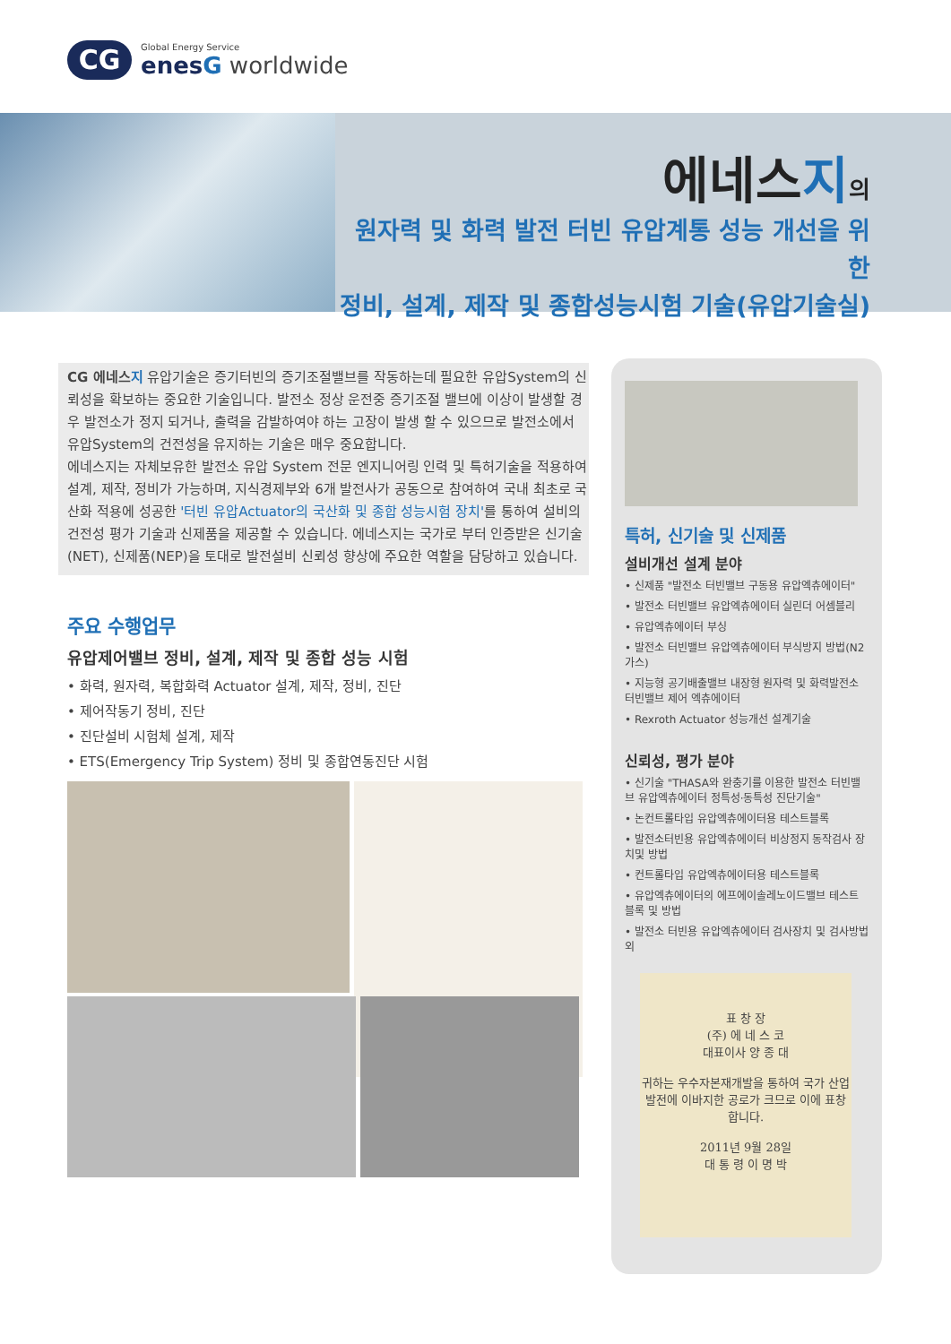CG
Global Energy Service
enesG worldwide
에네스지의
원자력 및 화력 발전 터빈 유압계통 성능 개선을 위한
정비, 설계, 제작 및 종합성능시험 기술(유압기술실)
CG 에네스지 유압기술은 증기터빈의 증기조절밸브를 작동하는데 필요한 유압System의 신뢰성을 확보하는 중요한 기술입니다. 발전소 정상 운전중 증기조절 밸브에 이상이 발생할 경우 발전소가 정지 되거나, 출력을 감발하여야 하는 고장이 발생 할 수 있으므로 발전소에서 유압System의 건전성을 유지하는 기술은 매우 중요합니다.
에네스지는 자체보유한 발전소 유압 System 전문 엔지니어링 인력 및 특허기술을 적용하여 설계, 제작, 정비가 가능하며, 지식경제부와 6개 발전사가 공동으로 참여하여 국내 최초로 국산화 적용에 성공한 '터빈 유압Actuator의 국산화 및 종합 성능시험 장치'를 통하여 설비의 건전성 평가 기술과 신제품을 제공할 수 있습니다. 에네스지는 국가로 부터 인증받은 신기술(NET), 신제품(NEP)을 토대로 발전설비 신뢰성 향상에 주요한 역할을 담당하고 있습니다.
주요 수행업무
유압제어밸브 정비, 설계, 제작 및 종합 성능 시험
• 화력, 원자력, 복합화력 Actuator 설계, 제작, 정비, 진단
• 제어작동기 정비, 진단
• 진단설비 시험체 설계, 제작
• ETS(Emergency Trip System) 정비 및 종합연동진단 시험
특허, 신기술 및 신제품
설비개선 설계 분야
• 신제품 "발전소 터빈밸브 구동용 유압엑츄에이터"
• 발전소 터빈밸브 유압엑츄에이터 실린더 어셈블리
• 유압엑츄에이터 부싱
• 발전소 터빈밸브 유압엑츄에이터 부식방지 방법(N2가스)
• 지능형 공기배출밸브 내장형 원자력 및 화력발전소 터빈밸브 제어 엑츄에이터
• Rexroth Actuator 성능개선 설계기술
신뢰성, 평가 분야
• 신기술 "THASA와 완충기를 이용한 발전소 터빈밸브 유압엑츄에이터 정특성·동특성 진단기술"
• 논컨트롤타입 유압엑츄에이터용 테스트블록
• 발전소터빈용 유압엑츄에이터 비상정지 동작검사 장치및 방법
• 컨트롤타입 유압엑츄에이터용 테스트블록
• 유압엑츄에이터의 에프에이솔레노이드밸브 테스트 블록 및 방법
• 발전소 터빈용 유압엑츄에이터 검사장치 및 검사방법 외
표 창 장
(주) 에 네 스 코
대표이사 양 종 대
귀하는 우수자본재개발을 통하여 국가 산업발전에 이바지한 공로가 크므로 이에 표창합니다.
2011년 9월 28일
대 통 령 이 명 박